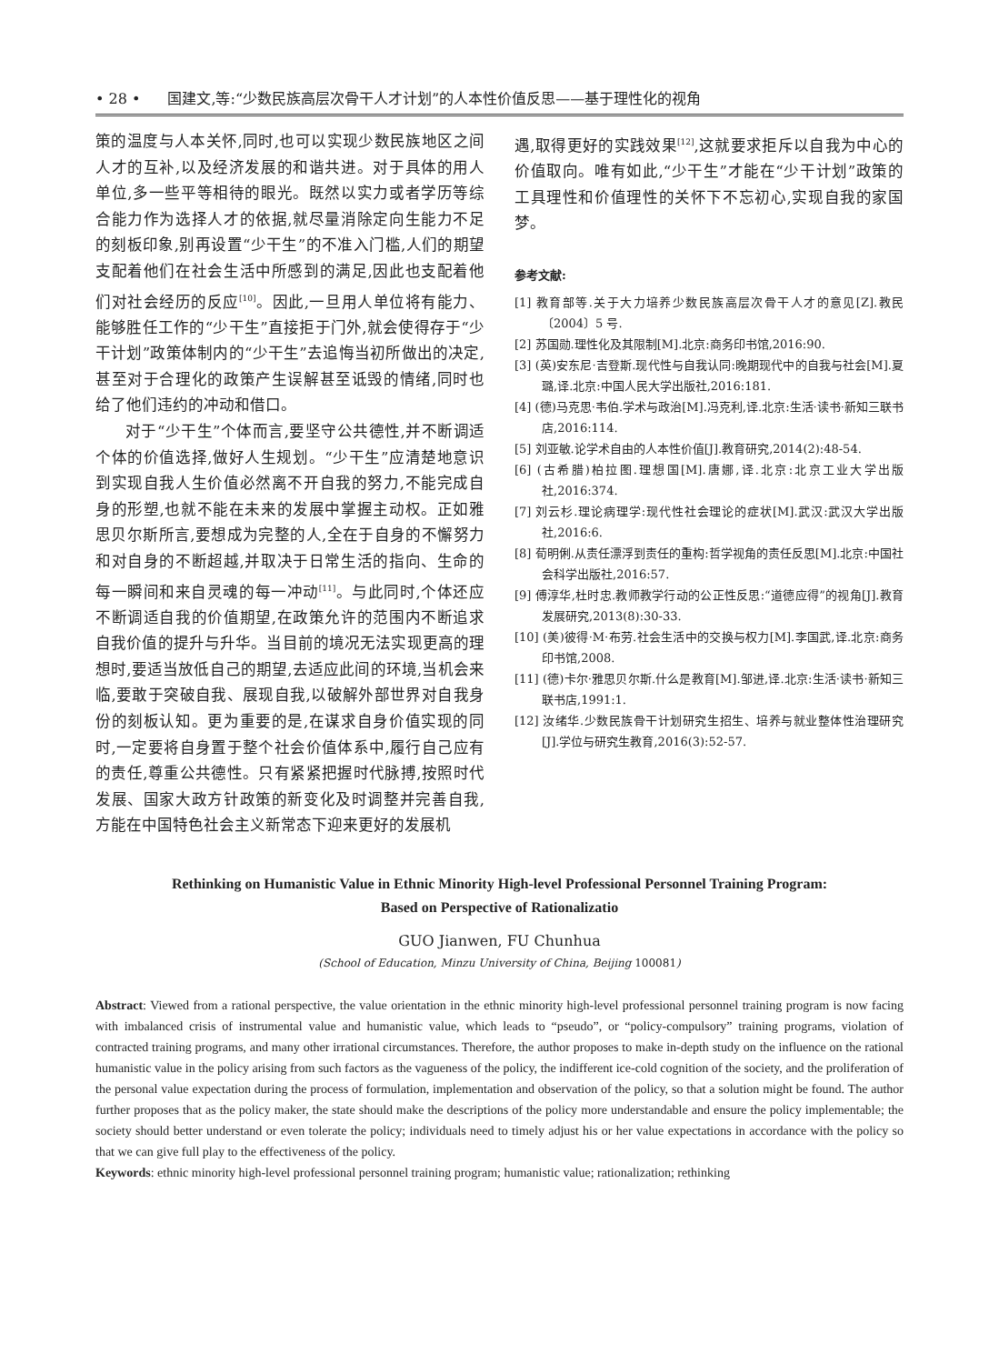• 28 • 国建文,等:“少数民族高层次骨干人才计划”的人本性价值反思——基于理性化的视角
策的温度与人本关怀,同时,也可以实现少数民族地区之间人才的互补,以及经济发展的和谐共进。对于具体的用人单位,多一些平等相待的眼光。既然以实力或者学历等综合能力作为选择人才的依据,就尽量消除定向生能力不足的刻板印象,别再设置“少干生”的不准入门槛,人们的期望支配着他们在社会生活中所感到的满足,因此也支配着他们对社会经历的反应<sup>[10]</sup>。因此,一旦用人单位将有能力、能够胜任工作的“少干生”直接拒于门外,就会使得存于“少干计划”政策体制内的“少干生”去追悔当初所做出的决定,甚至对于合理化的政策产生误解甚至诋毁的情绪,同时也给了他们违约的冲动和借口。
对于“少干生”个体而言,要坚守公共德性,并不断调适个体的价值选择,做好人生规划。“少干生”应清楚地意识到实现自我人生价值必然离不开自我的努力,不能完成自身的形塑,也就不能在未来的发展中掌握主动权。正如雅思贝尔斯所言,要想成为完整的人,全在于自身的不懈努力和对自身的不断超越,并取决于日常生活的指向、生命的每一瞬间和来自灵魂的每一冲动<sup>[11]</sup>。与此同时,个体还应不断调适自我的价值期望,在政策允许的范围内不断追求自我价值的提升与升华。当目前的境况无法实现更高的理想时,要适当放低自己的期望,去适应此间的环境,当机会来临,要敢于突破自我、展现自我,以破解外部世界对自我身份的刻板认知。更为重要的是,在谋求自身价值实现的同时,一定要将自身置于整个社会价值体系中,履行自己应有的责任,尊重公共德性。只有紧紧把握时代脉搏,按照时代发展、国家大政方针政策的新变化及时调整并完善自我,方能在中国特色社会主义新常态下迎来更好的发展机
遇,取得更好的实践效果<sup>[12]</sup>,这就要求拒斥以自我为中心的价值取向。唯有如此,“少干生”才能在“少干计划”政策的工具理性和价值理性的关怀下不忘初心,实现自我的家国梦。
参考文献:
[1] 教育部等.关于大力培养少数民族高层次骨干人才的意见[Z].教民〔2004〕5 号.
[2] 苏国勋.理性化及其限制[M].北京:商务印书馆,2016:90.
[3] (英)安东尼·吉登斯.现代性与自我认同:晚期现代中的自我与社会[M].夏璐,译.北京:中国人民大学出版社,2016:181.
[4] (德)马克思·韦伯.学术与政治[M].冯克利,译.北京:生活·读书·新知三联书店,2016:114.
[5] 刘亚敏.论学术自由的人本性价值[J].教育研究,2014(2):48-54.
[6] (古希腊)柏拉图.理想国[M].唐娜,译.北京:北京工业大学出版社,2016:374.
[7] 刘云杉.理论病理学:现代性社会理论的症状[M].武汉:武汉大学出版社,2016:6.
[8] 荀明俐.从责任漂浮到责任的重构:哲学视角的责任反思[M].北京:中国社会科学出版社,2016:57.
[9] 傅淳华,杜时忠.教师教学行动的公正性反思:“道德应得”的视角[J].教育发展研究,2013(8):30-33.
[10] (美)彼得·M·布劳.社会生活中的交换与权力[M].李国武,译.北京:商务印书馆,2008.
[11] (德)卡尔·雅思贝尔斯.什么是教育[M].邹进,译.北京:生活·读书·新知三联书店,1991:1.
[12] 汝绪华.少数民族骨干计划研究生招生、培养与就业整体性治理研究[J].学位与研究生教育,2016(3):52-57.
Rethinking on Humanistic Value in Ethnic Minority High-level Professional Personnel Training Program:
Based on Perspective of Rationalizatio
GUO Jianwen, FU Chunhua
(School of Education, Minzu University of China, Beijing 100081)
Abstract: Viewed from a rational perspective, the value orientation in the ethnic minority high-level professional personnel training program is now facing with imbalanced crisis of instrumental value and humanistic value, which leads to “pseudo”, or “policy-compulsory” training programs, violation of contracted training programs, and many other irrational circumstances. Therefore, the author proposes to make in-depth study on the influence on the rational humanistic value in the policy arising from such factors as the vagueness of the policy, the indifferent ice-cold cognition of the society, and the proliferation of the personal value expectation during the process of formulation, implementation and observation of the policy, so that a solution might be found. The author further proposes that as the policy maker, the state should make the descriptions of the policy more understandable and ensure the policy implementable; the society should better understand or even tolerate the policy; individuals need to timely adjust his or her value expectations in accordance with the policy so that we can give full play to the effectiveness of the policy.
Keywords: ethnic minority high-level professional personnel training program; humanistic value; rationalization; rethinking